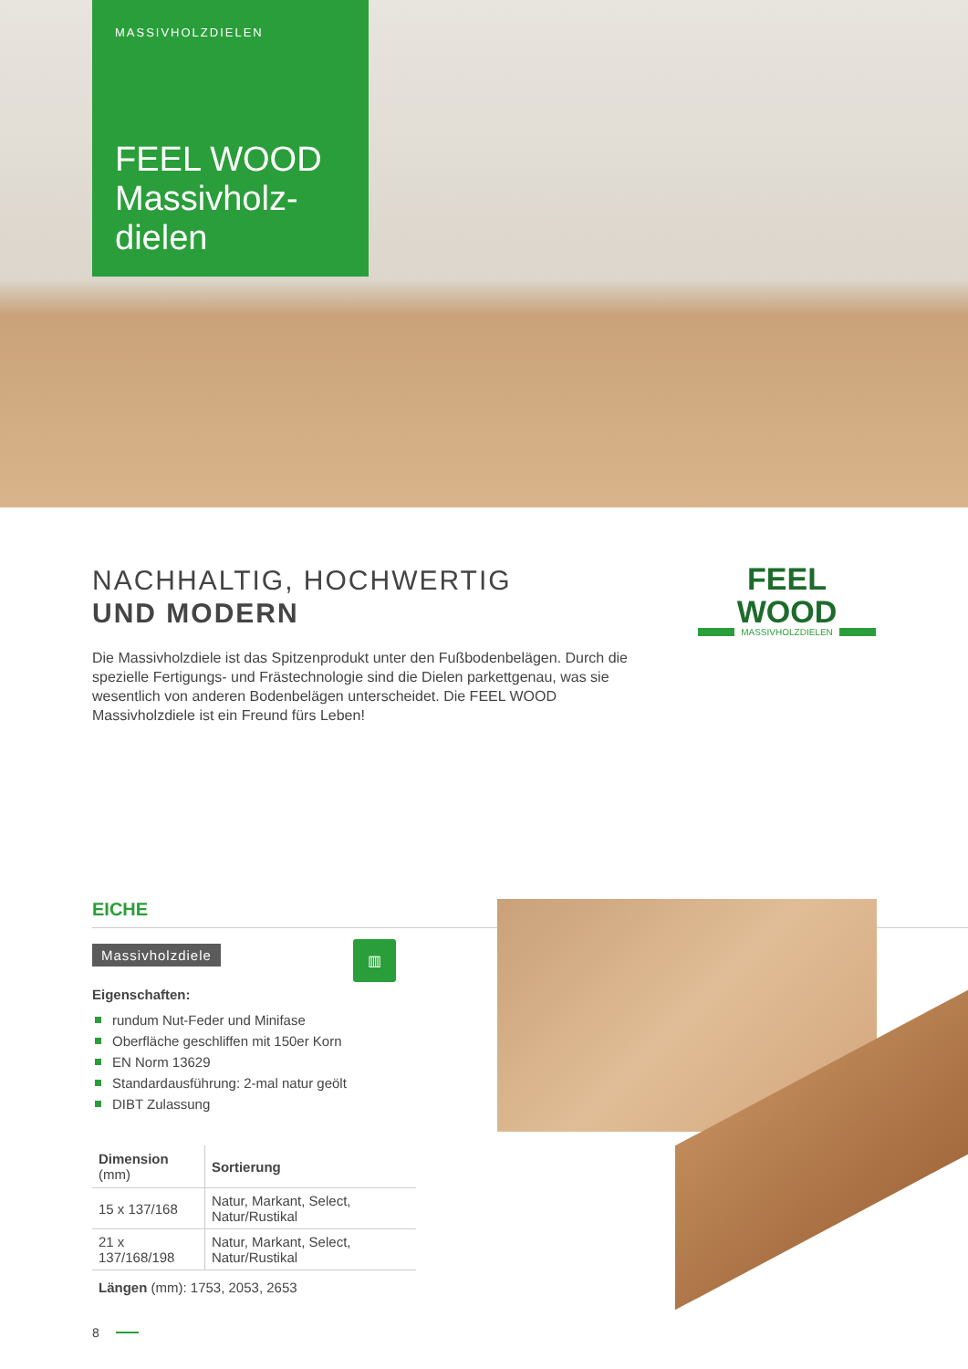MASSIVHOLZDIELEN
FEEL WOOD Massivholz-dielen
NACHHALTIG, HOCHWERTIG
UND MODERN
Die Massivholzdiele ist das Spitzenprodukt unter den Fußbodenbelägen. Durch die spezielle Fertigungs- und Frästechnologie sind die Dielen parkettgenau, was sie wesentlich von anderen Bodenbelägen unterscheidet. Die FEEL WOOD Massivholzdiele ist ein Freund fürs Leben!
FEEL WOOD
MASSIVHOLZDIELEN
EICHE
Massivholzdiele
Eigenschaften:
rundum Nut-Feder und Minifase
Oberfläche geschliffen mit 150er Korn
EN Norm 13629
Standardausführung: 2-mal natur geölt
DIBT Zulassung
| Dimension (mm) | Sortierung |
| --- | --- |
| 15 x 137/168 | Natur, Markant, Select, Natur/Rustikal |
| 21 x 137/168/198 | Natur, Markant, Select, Natur/Rustikal |
Längen (mm): 1753, 2053, 2653
▥
8